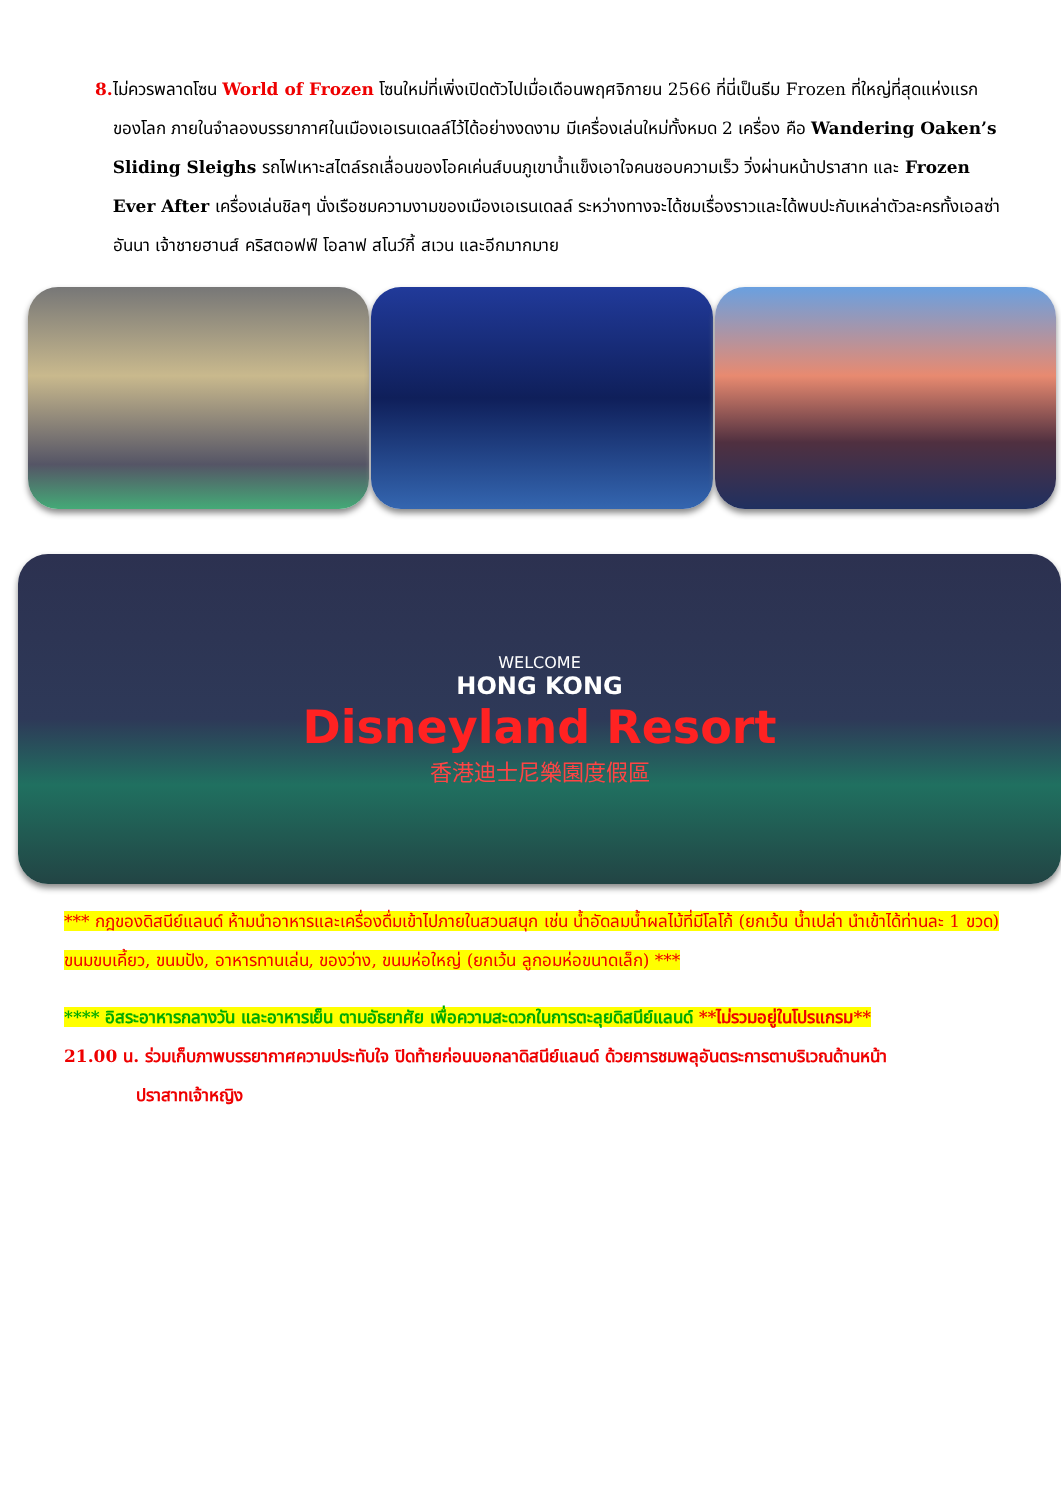8. ไม่ควรพลาดโซน World of Frozen โซนใหม่ที่เพิ่งเปิดตัวไปเมื่อเดือนพฤศจิกายน 2566 ที่นี่เป็นธีม Frozen ที่ใหญ่ที่สุดแห่งแรกของโลก ภายในจำลองบรรยากาศในเมืองเอเรนเดลล์ไว้ได้อย่างงดงาม มีเครื่องเล่นใหม่ทั้งหมด 2 เครื่อง คือ Wandering Oaken’s Sliding Sleighs รถไฟเหาะสไตล์รถเลื่อนของโอคเค่นส์บนภูเขาน้ำแข็งเอาใจคนชอบความเร็ว วิ่งผ่านหน้าปราสาท และ Frozen Ever After เครื่องเล่นชิลๆ นั่งเรือชมความงามของเมืองเอเรนเดลล์ ระหว่างทางจะได้ชมเรื่องราวและได้พบปะกับเหล่าตัวละครทั้งเอลซ่า อันนา เจ้าชายฮานส์ คริสตอฟฟ์ โอลาฟ สโนว์กี้ สเวน และอีกมากมาย
WELCOME
HONG KONG
Disneyland Resort
香港迪士尼樂園度假區
*** กฎของดิสนีย์แลนด์ ห้ามนำอาหารและเครื่องดื่มเข้าไปภายในสวนสนุก เช่น น้ำอัดลมน้ำผลไม้ที่มีโลโก้ (ยกเว้น น้ำเปล่า นำเข้าได้ท่านละ 1 ขวด) ขนมขบเคี้ยว, ขนมปัง, อาหารทานเล่น, ของว่าง, ขนมห่อใหญ่ (ยกเว้น ลูกอมห่อขนาดเล็ก) ***
**** อิสระอาหารกลางวัน และอาหารเย็น ตามอัธยาศัย เพื่อความสะดวกในการตะลุยดิสนีย์แลนด์ **ไม่รวมอยู่ในโปรแกรม**
21.00 น. ร่วมเก็บภาพบรรยากาศความประทับใจ ปิดท้ายก่อนบอกลาดิสนีย์แลนด์ ด้วยการชมพลุอันตระการตาบริเวณด้านหน้า
ปราสาทเจ้าหญิง